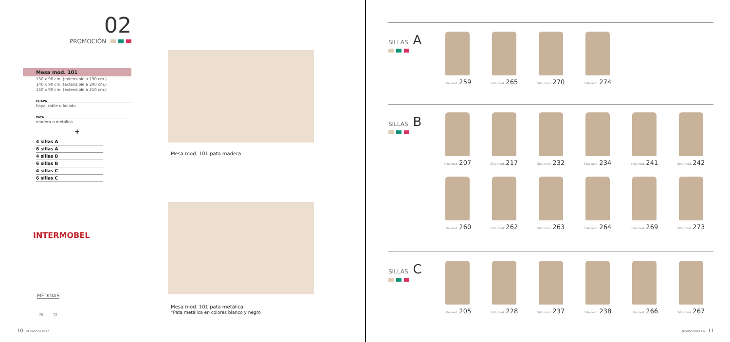02
PROMOCIÓN
Mesa mod. 101
130 x 90 cm. (extensible a 190 cm.)
140 x 90 cm. (extensible a 200 cm.)
150 x 90 cm. (extensible a 210 cm.)
CHAPA
haya, roble o lacado
PATA
madera o metálica
+
4 sillas A
6 sillas A
4 sillas B
6 sillas B
4 sillas C
6 sillas C
INTERMOBEL
MEDIDAS
76 72
10 | PROMOCIONES 2.0
Mesa mod. 101 pata madera
Mesa mod. 101 pata metálica
*Pata metálica en colores blanco y negro
SILLAS A
Silla mod. 259
Silla mod. 265
Silla mod. 270
Silla mod. 274
SILLAS B
Silla mod. 207
Silla mod. 217
Silla mod. 232
Silla mod. 234
Silla mod. 241
Silla mod. 242
Silla mod. 260
Silla mod. 262
Silla mod. 263
Silla mod. 264
Silla mod. 269
Silla mod. 273
SILLAS C
Silla mod. 205
Silla mod. 228
Silla mod. 237
Silla mod. 238
Silla mod. 266
Silla mod. 267
PROMOCIONES 2.0 | 11